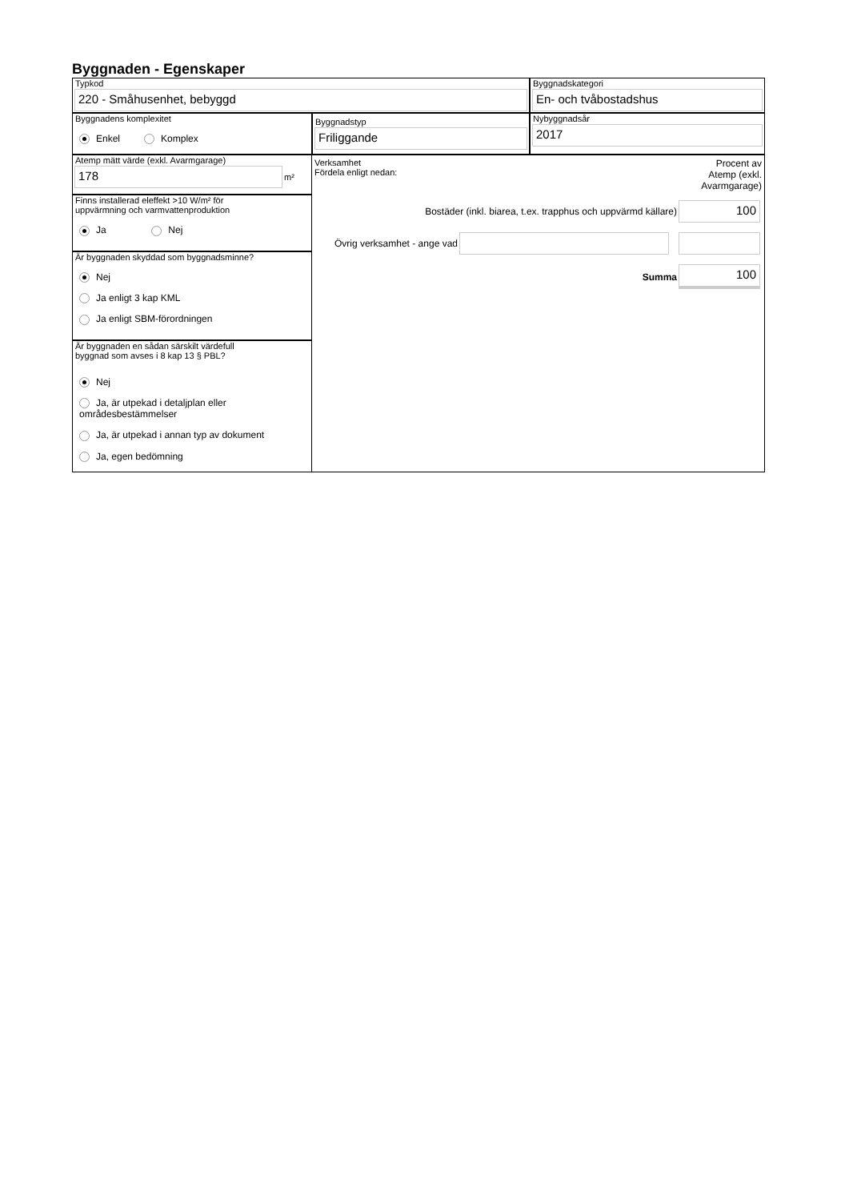Byggnaden - Egenskaper
Typkod
220 - Småhusenhet, bebyggd
Byggnadskategori
En- och tvåbostadshus
Byggnadens komplexitet
Enkel Komplex
Byggnadstyp
Friliggande
Nybyggnadsår
2017
Atemp mätt värde (exkl. Avarmgarage)
178
m²
Finns installerad eleffekt >10 W/m² för
uppvärmning och varmvattenproduktion
Ja Nej
Är byggnaden skyddad som byggnadsminne?
Nej
Ja enligt 3 kap KML
Ja enligt SBM-förordningen
Är byggnaden en sådan särskilt värdefull
byggnad som avses i 8 kap 13 § PBL?
Nej
Ja, är utpekad i detaljplan eller områdesbestämmelser
Ja, är utpekad i annan typ av dokument
Ja, egen bedömning
Verksamhet
Fördela enligt nedan:
Procent av
Atemp (exkl.
Avarmgarage)
Bostäder (inkl. biarea, t.ex. trapphus och uppvärmd källare)
100
Övrig verksamhet - ange vad
Summa
100